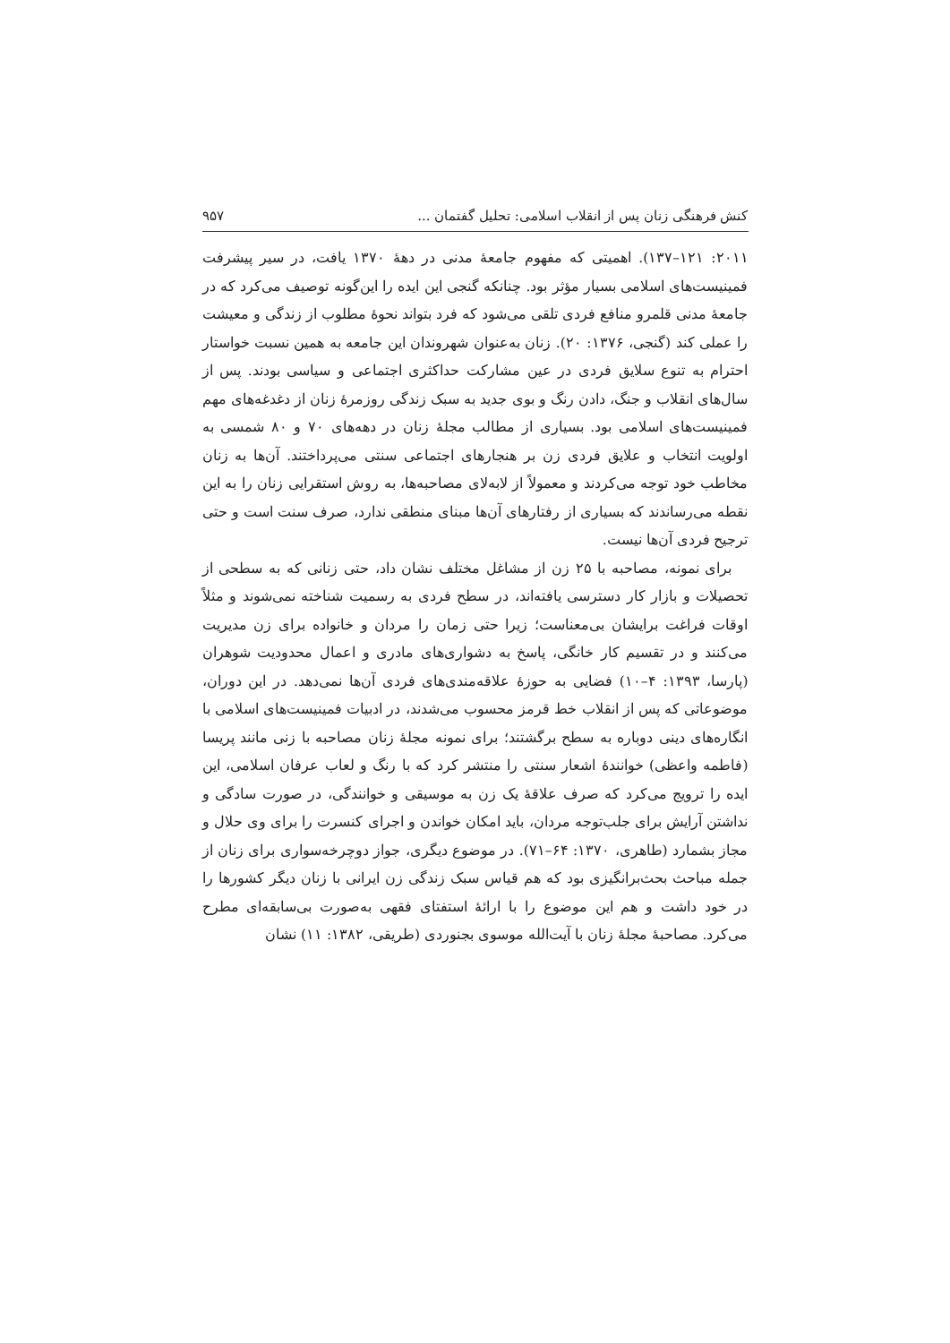کنش فرهنگی زنان پس از انقلاب اسلامی: تحلیل گفتمان ... ۹۵۷
۲۰۱۱: ۱۲۱–۱۳۷). اهمیتی که مفهوم جامعهٔ مدنی در دههٔ ۱۳۷۰ یافت، در سیر پیشرفت فمینیست‌های اسلامی بسیار مؤثر بود. چنانکه گنجی این ایده را این‌گونه توصیف می‌کرد که در جامعهٔ مدنی قلمرو منافع فردی تلقی می‌شود که فرد بتواند نحوهٔ مطلوب از زندگی و معیشت را عملی کند (گنجی، ۱۳۷۶: ۲۰). زنان به‌عنوان شهروندان این جامعه به همین نسبت خواستار احترام به تنوع سلایق فردی در عین مشارکت حداکثری اجتماعی و سیاسی بودند. پس از سال‌های انقلاب و جنگ، دادن رنگ و بوی جدید به سبک زندگی روزمرهٔ زنان از دغدغه‌های مهم فمینیست‌های اسلامی بود. بسیاری از مطالب مجلهٔ زنان در دهه‌های ۷۰ و ۸۰ شمسی به اولویت انتخاب و علایق فردی زن بر هنجارهای اجتماعی سنتی می‌پرداختند. آن‌ها به زنان مخاطب خود توجه می‌کردند و معمولاً از لابه‌لای مصاحبه‌ها، به روش استقرایی زنان را به این نقطه می‌رساندند که بسیاری از رفتارهای آن‌ها مبنای منطقی ندارد، صرف سنت است و حتی ترجیح فردی آن‌ها نیست.
برای نمونه، مصاحبه با ۲۵ زن از مشاغل مختلف نشان داد، حتی زنانی که به سطحی از تحصیلات و بازار کار دسترسی یافته‌اند، در سطح فردی به رسمیت شناخته نمی‌شوند و مثلاً اوقات فراغت برایشان بی‌معناست؛ زیرا حتی زمان را مردان و خانواده برای زن مدیریت می‌کنند و در تقسیم کار خانگی، پاسخ به دشواری‌های مادری و اعمال محدودیت شوهران (پارسا، ۱۳۹۳: ۴–۱۰) فضایی به حوزهٔ علاقه‌مندی‌های فردی آن‌ها نمی‌دهد. در این دوران، موضوعاتی که پس از انقلاب خط قرمز محسوب می‌شدند، در ادبیات فمینیست‌های اسلامی با انگاره‌های دینی دوباره به سطح برگشتند؛ برای نمونه مجلهٔ زنان مصاحبه با زنی مانند پریسا (فاطمه واعظی) خوانندهٔ اشعار سنتی را منتشر کرد که با رنگ و لعاب عرفان اسلامی، این ایده را ترویج می‌کرد که صرف علاقهٔ یک زن به موسیقی و خوانندگی، در صورت سادگی و نداشتن آرایش برای جلب‌توجه مردان، باید امکان خواندن و اجرای کنسرت را برای وی حلال و مجاز بشمارد (طاهری، ۱۳۷۰: ۶۴–۷۱). در موضوع دیگری، جواز دوچرخه‌سواری برای زنان از جمله مباحث بحث‌برانگیزی بود که هم قیاس سبک زندگی زن ایرانی با زنان دیگر کشورها را در خود داشت و هم این موضوع را با ارائهٔ استفتای فقهی به‌صورت بی‌سابقه‌ای مطرح می‌کرد. مصاحبهٔ مجلهٔ زنان با آیت‌الله موسوی بجنوردی (طریقی، ۱۳۸۲: ۱۱) نشان